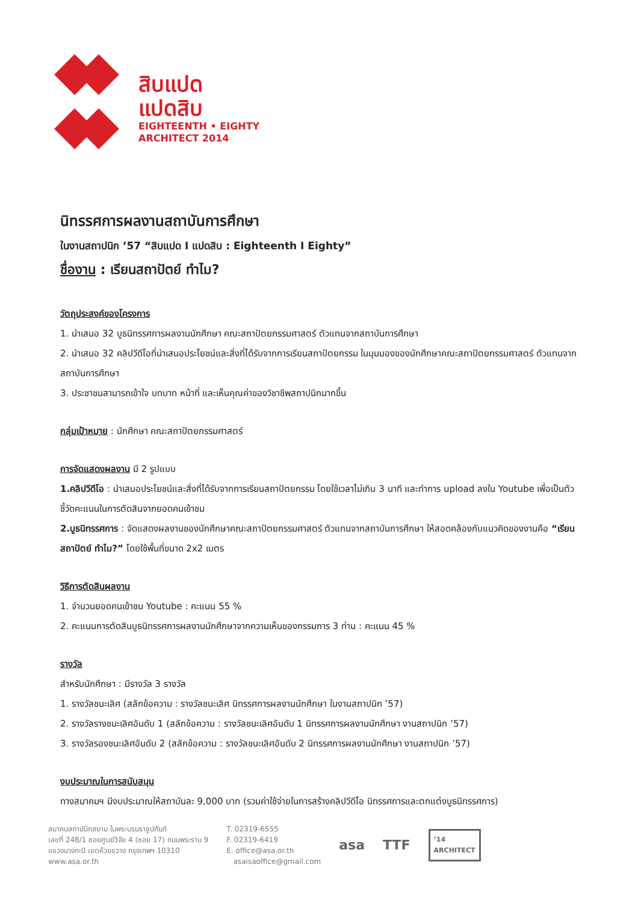สิบแปด
แปดสิบ
EIGHTEENTH • EIGHTY
ARCHITECT 2014
นิทรรศการผลงานสถาบันการศึกษา
ในงานสถาปนิก ’57 “สิบแปด I แปดสิบ : Eighteenth I Eighty”
ชื่องาน : เรียนสถาปัตย์ ทำไม?
วัตถุประสงค์ของโครงการ
1. นำเสนอ 32 บูธนิทรรศการผลงานนักศึกษา คณะสถาปัตยกรรมศาสตร์ ตัวแทนจากสถาบันการศึกษา
2. นำเสนอ 32 คลิปวีดีโอที่นำเสนอประโยชน์และสิ่งที่ได้รับจากการเรียนสถาปัตยกรรม ในมุมมองของนักศึกษาคณะสถาปัตยกรรมศาสตร์ ตัวแทนจากสถาบันการศึกษา
3. ประชาชนสามารถเข้าใจ บทบาท หน้าที่ และเห็นคุณค่าของวิชาชีพสถาปนิกมากขึ้น
กลุ่มเป้าหมาย : นักศึกษา คณะสถาปัตยกรรมศาสตร์
การจัดแสดงผลงาน มี 2 รูปแบบ
1.คลิปวีดีโอ : นำเสนอประโยชน์และสิ่งที่ได้รับจากการเรียนสถาปัตยกรรม โดยใช้เวลาไม่เกิน 3 นาที และทำการ upload ลงใน Youtube เพื่อเป็นตัวชี้วัดคะแนนในการตัดสินจากยอดคนเข้าชม
2.บูธนิทรรศการ : จัดแสดงผลงานของนักศึกษาคณะสถาปัตยกรรมศาสตร์ ตัวแทนจากสถาบันการศึกษา ให้สอดคล้องกับแนวคิดของงานคือ “เรียนสถาปัตย์ ทำไม?” โดยใช้พื้นที่ขนาด 2x2 เมตร
วิธีการตัดสินผลงาน
1. จำนวนยอดคนเข้าชม Youtube : คะแนน 55 %
2. คะแนนการตัดสินบูธนิทรรศการผลงานนักศึกษาจากความเห็นของกรรมการ 3 ท่าน : คะแนน 45 %
รางวัล
สำหรับนักศึกษา : มีรางวัล 3 รางวัล
1. รางวัลชนะเลิศ (สลักข้อความ : รางวัลชนะเลิศ นิทรรศการผลงานนักศึกษา ในงานสถาปนิก ’57)
2. รางวัลรางชนะเลิศอันดับ 1 (สลักข้อความ : รางวัลชนะเลิศอันดับ 1 นิทรรศการผลงานนักศึกษา งานสถาปนิก ’57)
3. รางวัลรองชนะเลิศอันดับ 2 (สลักข้อความ : รางวัลชนะเลิศอันดับ 2 นิทรรศการผลงานนักศึกษา งานสถาปนิก ’57)
งบประมาณในการสนับสนุน
ทางสมาคมฯ มีงบประมาณให้สถาบันละ 9,000 บาท (รวมค่าใช้จ่ายในการสร้างคลิปวีดีโอ นิทรรศการและตกแต่งบูธนิทรรศการ)
สมาคมสถาปนิกสยาม ในพระบรมราชูปถัมภ์
เลขที่ 248/1 ซอยศูนย์วิจัย 4 (ซอย 17) ถนนพระราม 9
แขวงบางกะปิ เขตห้วยขวาง กรุงเทพฯ 10310
www.asa.or.th
T. 02319-6555
F. 02319-6419
E. office@asa.or.th
asaisaoffice@gmail.com
asa TTF
’14
ARCHITECT